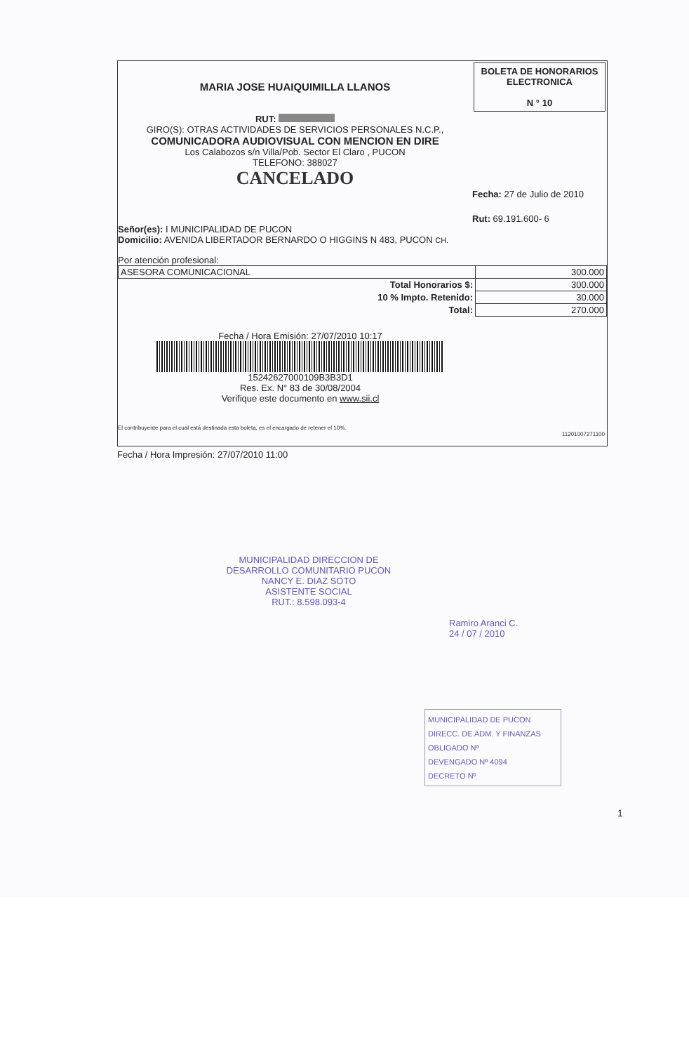MARIA JOSE HUAIQUIMILLA LLANOS
RUT:
GIRO(S): OTRAS ACTIVIDADES DE SERVICIOS PERSONALES N.C.P.,
COMUNICADORA AUDIOVISUAL CON MENCION EN DIRE
Los Calabozos s/n Villa/Pob. Sector El Claro , PUCON
TELEFONO: 388027
CANCELADO
BOLETA DE HONORARIOS
ELECTRONICA
N ° 10
Fecha: 27 de Julio de 2010
Rut: 69.191.600- 6
Señor(es): I MUNICIPALIDAD DE PUCON
Domicilio: AVENIDA LIBERTADOR BERNARDO O HIGGINS N 483, PUCON CH.
Por atención profesional:
| ASESORA COMUNICACIONAL | 300.000 |
| Total Honorarios $: | 300.000 |
| 10 % Impto. Retenido: | 30.000 |
| Total: | 270.000 |
Fecha / Hora Emisión: 27/07/2010 10:17
15242627000109B3B3D1
Res. Ex. N° 83 de 30/08/2004
Verifique este documento en www.sii.cl
El contribuyente para el cual está destinada esta boleta, es el encargado de retener el 10%.
11201007271100
Fecha / Hora Impresión: 27/07/2010 11:00
MUNICIPALIDAD DIRECCION DE DESARROLLO COMUNITARIO PUCON
NANCY E. DIAZ SOTO
ASISTENTE SOCIAL
RUT.: 8.598.093-4
Ramiro Aranci C.
24 / 07 / 2010
MUNICIPALIDAD DE PUCON
DIRECC. DE ADM. Y FINANZAS
OBLIGADO Nº
DEVENGADO Nº 4094
DECRETO Nº
1